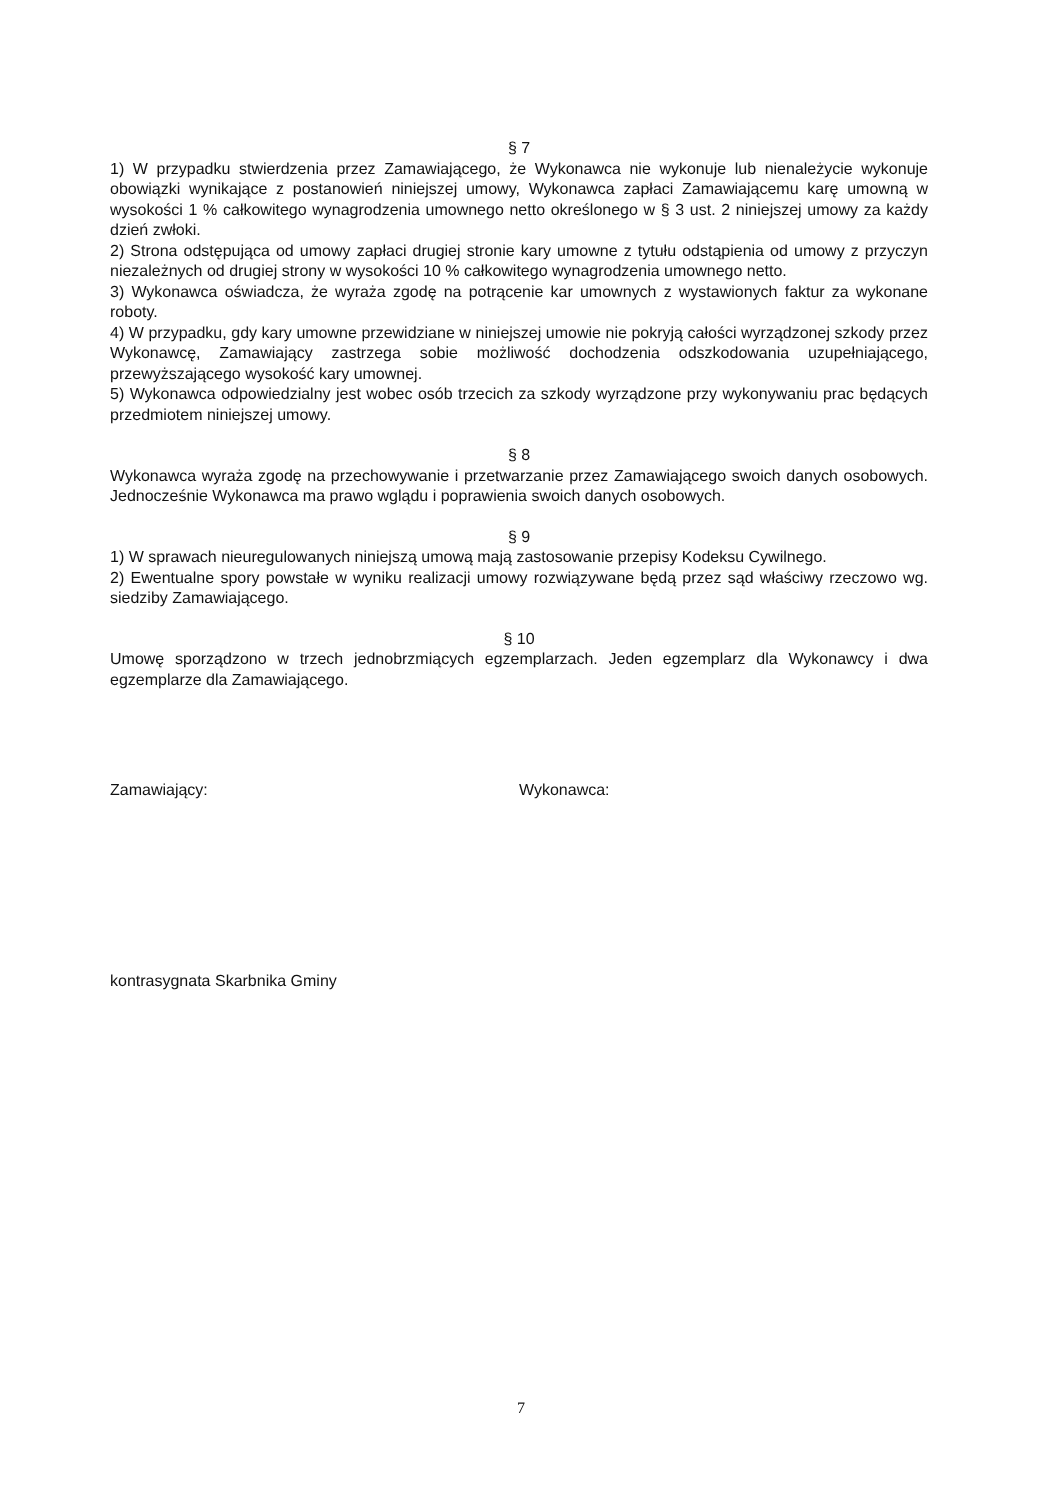§ 7
1) W przypadku stwierdzenia przez Zamawiającego, że Wykonawca nie wykonuje lub nienależycie wykonuje obowiązki wynikające z postanowień niniejszej umowy, Wykonawca zapłaci Zamawiającemu karę umowną w wysokości 1 % całkowitego wynagrodzenia umownego netto określonego w § 3 ust. 2 niniejszej umowy za każdy dzień zwłoki.
2) Strona odstępująca od umowy zapłaci drugiej stronie kary umowne z tytułu odstąpienia od umowy z przyczyn niezależnych od drugiej strony w wysokości 10 % całkowitego wynagrodzenia umownego netto.
3) Wykonawca oświadcza, że wyraża zgodę na potrącenie kar umownych z wystawionych faktur za wykonane roboty.
4) W przypadku, gdy kary umowne przewidziane w niniejszej umowie nie pokryją całości wyrządzonej szkody przez Wykonawcę, Zamawiający zastrzega sobie możliwość dochodzenia odszkodowania uzupełniającego, przewyższającego wysokość kary umownej.
5) Wykonawca odpowiedzialny jest wobec osób trzecich za szkody wyrządzone przy wykonywaniu prac będących przedmiotem niniejszej umowy.
§ 8
Wykonawca wyraża zgodę na przechowywanie i przetwarzanie przez Zamawiającego swoich danych osobowych. Jednocześnie Wykonawca ma prawo wglądu i poprawienia swoich danych osobowych.
§ 9
1) W sprawach nieuregulowanych niniejszą umową mają zastosowanie przepisy Kodeksu Cywilnego.
2) Ewentualne spory powstałe w wyniku realizacji umowy rozwiązywane będą przez sąd właściwy rzeczowo wg. siedziby Zamawiającego.
§ 10
Umowę sporządzono w trzech jednobrzmiących egzemplarzach. Jeden egzemplarz dla Wykonawcy i dwa egzemplarze dla Zamawiającego.
Zamawiający: Wykonawca:
kontrasygnata Skarbnika Gminy
7